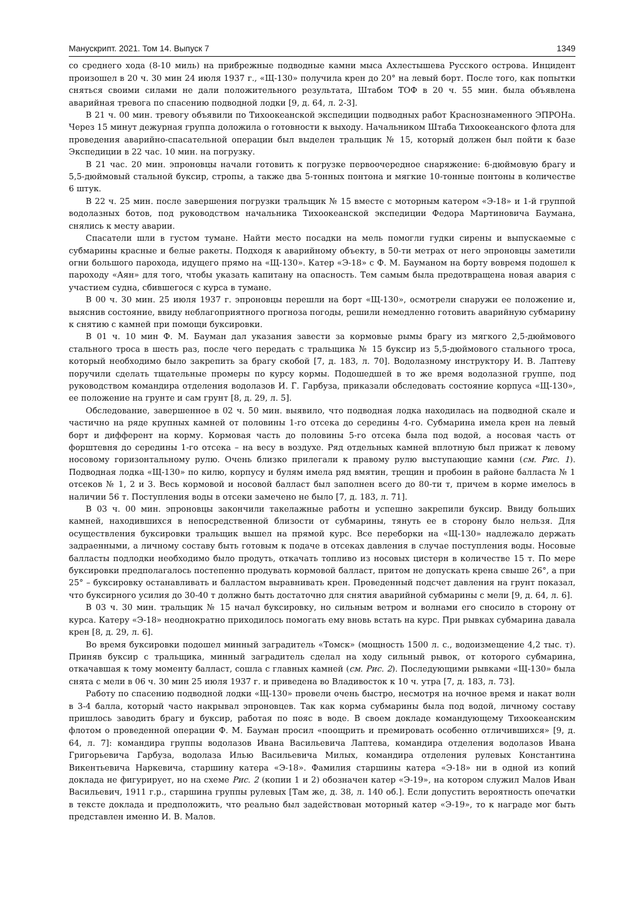Манускрипт. 2021. Том 14. Выпуск 7 1349
со среднего хода (8-10 миль) на прибрежные подводные камни мыса Ахлестышева Русского острова. Инцидент произошел в 20 ч. 30 мин 24 июля 1937 г., «Щ-130» получила крен до 20° на левый борт. После того, как попытки сняться своими силами не дали положительного результата, Штабом ТОФ в 20 ч. 55 мин. была объявлена аварийная тревога по спасению подводной лодки [9, д. 64, л. 2-3].
В 21 ч. 00 мин. тревогу объявили по Тихоокеанской экспедиции подводных работ Краснознаменного ЭПРОНа. Через 15 минут дежурная группа доложила о готовности к выходу. Начальником Штаба Тихоокеанского флота для проведения аварийно-спасательной операции был выделен тральщик № 15, который должен был пойти к базе Экспедиции в 22 час. 10 мин. на погрузку.
В 21 час. 20 мин. эпроновцы начали готовить к погрузке первоочередное снаряжение: 6-дюймовую брагу и 5,5-дюймовый стальной буксир, стропы, а также два 5-тонных понтона и мягкие 10-тонные понтоны в количестве 6 штук.
В 22 ч. 25 мин. после завершения погрузки тральщик № 15 вместе с моторным катером «Э-18» и 1-й группой водолазных ботов, под руководством начальника Тихоокеанской экспедиции Федора Мартиновича Баумана, снялись к месту аварии.
Спасатели шли в густом тумане. Найти место посадки на мель помогли гудки сирены и выпускаемые с субмарины красные и белые ракеты. Подходя к аварийному объекту, в 50-ти метрах от него эпроновцы заметили огни большого парохода, идущего прямо на «Щ-130». Катер «Э-18» с Ф. М. Бауманом на борту вовремя подошел к пароходу «Аян» для того, чтобы указать капитану на опасность. Тем самым была предотвращена новая авария с участием судна, сбившегося с курса в тумане.
В 00 ч. 30 мин. 25 июля 1937 г. эпроновцы перешли на борт «Щ-130», осмотрели снаружи ее положение и, выяснив состояние, ввиду неблагоприятного прогноза погоды, решили немедленно готовить аварийную субмарину к снятию с камней при помощи буксировки.
В 01 ч. 10 мин Ф. М. Бауман дал указания завести за кормовые рымы брагу из мягкого 2,5-дюймового стального троса в шесть раз, после чего передать с тральщика № 15 буксир из 5,5-дюймового стального троса, который необходимо было закрепить за брагу скобой [7, д. 183, л. 70]. Водолазному инструктору И. В. Лаптеву поручили сделать тщательные промеры по курсу кормы. Подошедшей в то же время водолазной группе, под руководством командира отделения водолазов И. Г. Гарбуза, приказали обследовать состояние корпуса «Щ-130», ее положение на грунте и сам грунт [8, д. 29, л. 5].
Обследование, завершенное в 02 ч. 50 мин. выявило, что подводная лодка находилась на подводной скале и частично на ряде крупных камней от половины 1-го отсека до середины 4-го. Субмарина имела крен на левый борт и дифферент на корму. Кормовая часть до половины 5-го отсека была под водой, а носовая часть от форштевня до середины 1-го отсека – на весу в воздухе. Ряд отдельных камней вплотную был прижат к левому носовому горизонтальному рулю. Очень близко прилегали к правому рулю выступающие камни (см. Рис. 1). Подводная лодка «Щ-130» по килю, корпусу и булям имела ряд вмятин, трещин и пробоин в районе балласта № 1 отсеков № 1, 2 и 3. Весь кормовой и носовой балласт был заполнен всего до 80-ти т, причем в корме имелось в наличии 56 т. Поступления воды в отсеки замечено не было [7, д. 183, л. 71].
В 03 ч. 00 мин. эпроновцы закончили такелажные работы и успешно закрепили буксир. Ввиду больших камней, находившихся в непосредственной близости от субмарины, тянуть ее в сторону было нельзя. Для осуществления буксировки тральщик вышел на прямой курс. Все переборки на «Щ-130» надлежало держать задраенными, а личному составу быть готовым к подаче в отсеках давления в случае поступления воды. Носовые балласты подлодки необходимо было продуть, откачать топливо из носовых цистерн в количестве 15 т. По мере буксировки предполагалось постепенно продувать кормовой балласт, притом не допускать крена свыше 26°, а при 25° – буксировку останавливать и балластом выравнивать крен. Проведенный подсчет давления на грунт показал, что буксирного усилия до 30-40 т должно быть достаточно для снятия аварийной субмарины с мели [9, д. 64, л. 6].
В 03 ч. 30 мин. тральщик № 15 начал буксировку, но сильным ветром и волнами его сносило в сторону от курса. Катеру «Э-18» неоднократно приходилось помогать ему вновь встать на курс. При рывках субмарина давала крен [8, д. 29, л. 6].
Во время буксировки подошел минный заградитель «Томск» (мощность 1500 л. с., водоизмещение 4,2 тыс. т). Приняв буксир с тральщика, минный заградитель сделал на ходу сильный рывок, от которого субмарина, откачавшая к тому моменту балласт, сошла с главных камней (см. Рис. 2). Последующими рывками «Щ-130» была снята с мели в 06 ч. 30 мин 25 июля 1937 г. и приведена во Владивосток к 10 ч. утра [7, д. 183, л. 73].
Работу по спасению подводной лодки «Щ-130» провели очень быстро, несмотря на ночное время и накат волн в 3-4 балла, который часто накрывал эпроновцев. Так как корма субмарины была под водой, личному составу пришлось заводить брагу и буксир, работая по пояс в воде. В своем докладе командующему Тихоокеанским флотом о проведенной операции Ф. М. Бауман просил «поощрить и премировать особенно отличившихся» [9, д. 64, л. 7]: командира группы водолазов Ивана Васильевича Лаптева, командира отделения водолазов Ивана Григорьевича Гарбуза, водолаза Илью Васильевича Милых, командира отделения рулевых Константина Викентьевича Наркевича, старшину катера «Э-18». Фамилия старшины катера «Э-18» ни в одной из копий доклада не фигурирует, но на схеме Рис. 2 (копии 1 и 2) обозначен катер «Э-19», на котором служил Малов Иван Васильевич, 1911 г.р., старшина группы рулевых [Там же, д. 38, л. 140 об.]. Если допустить вероятность опечатки в тексте доклада и предположить, что реально был задействован моторный катер «Э-19», то к награде мог быть представлен именно И. В. Малов.